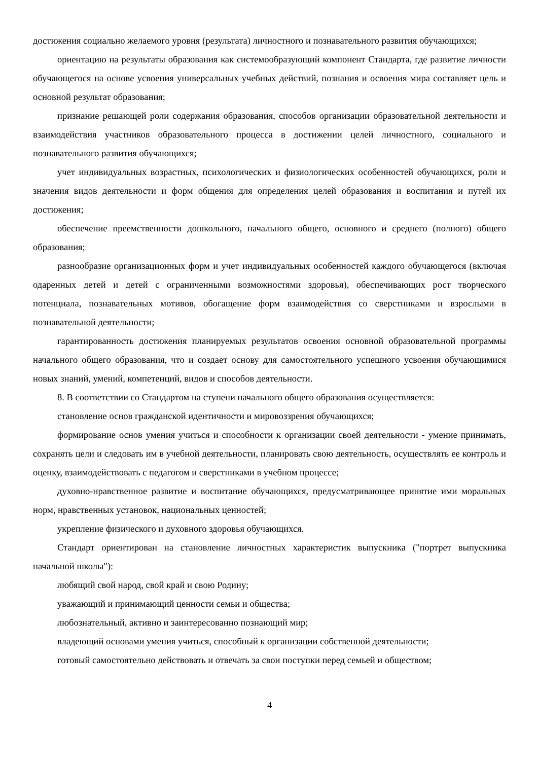достижения социально желаемого уровня (результата) личностного и познавательного развития обучающихся;
ориентацию на результаты образования как системообразующий компонент Стандарта, где развитие личности обучающегося на основе усвоения универсальных учебных действий, познания и освоения мира составляет цель и основной результат образования;
признание решающей роли содержания образования, способов организации образовательной деятельности и взаимодействия участников образовательного процесса в достижении целей личностного, социального и познавательного развития обучающихся;
учет индивидуальных возрастных, психологических и физиологических особенностей обучающихся, роли и значения видов деятельности и форм общения для определения целей образования и воспитания и путей их достижения;
обеспечение преемственности дошкольного, начального общего, основного и среднего (полного) общего образования;
разнообразие организационных форм и учет индивидуальных особенностей каждого обучающегося (включая одаренных детей и детей с ограниченными возможностями здоровья), обеспечивающих рост творческого потенциала, познавательных мотивов, обогащение форм взаимодействия со сверстниками и взрослыми в познавательной деятельности;
гарантированность достижения планируемых результатов освоения основной образовательной программы начального общего образования, что и создает основу для самостоятельного успешного усвоения обучающимися новых знаний, умений, компетенций, видов и способов деятельности.
8. В соответствии со Стандартом на ступени начального общего образования осуществляется:
становление основ гражданской идентичности и мировоззрения обучающихся;
формирование основ умения учиться и способности к организации своей деятельности - умение принимать, сохранять цели и следовать им в учебной деятельности, планировать свою деятельность, осуществлять ее контроль и оценку, взаимодействовать с педагогом и сверстниками в учебном процессе;
духовно-нравственное развитие и воспитание обучающихся, предусматривающее принятие ими моральных норм, нравственных установок, национальных ценностей;
укрепление физического и духовного здоровья обучающихся.
Стандарт ориентирован на становление личностных характеристик выпускника ("портрет выпускника начальной школы"):
любящий свой народ, свой край и свою Родину;
уважающий и принимающий ценности семьи и общества;
любознательный, активно и заинтересованно познающий мир;
владеющий основами умения учиться, способный к организации собственной деятельности;
готовый самостоятельно действовать и отвечать за свои поступки перед семьей и обществом;
4